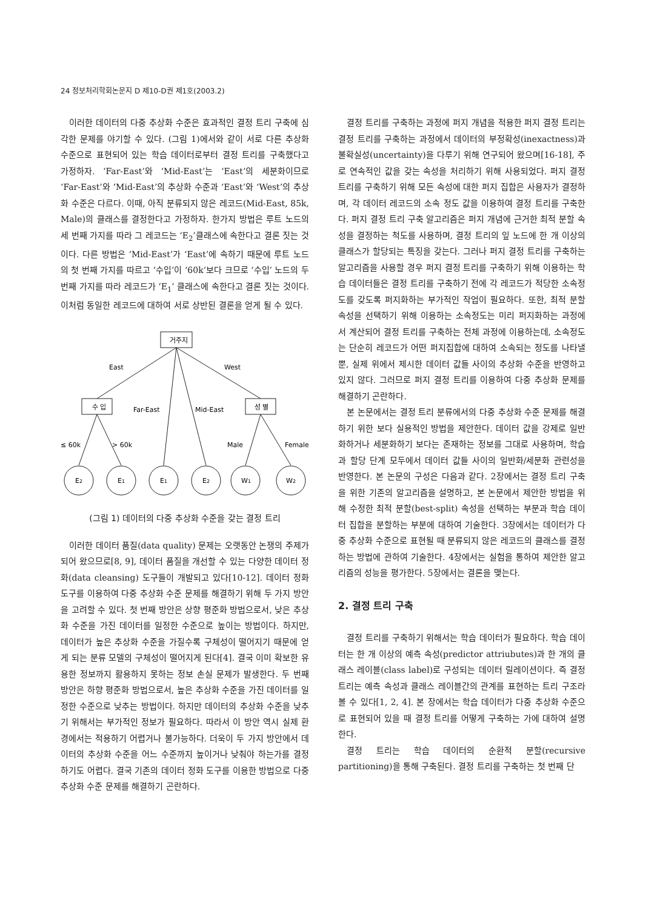24 정보처리학회논문지 D 제10-D권 제1호(2003.2)
이러한 데이터의 다중 추상화 수준은 효과적인 결정 트리 구축에 심각한 문제를 야기할 수 있다. (그림 1)에서와 같이 서로 다른 추상화 수준으로 표현되어 있는 학습 데이터로부터 결정 트리를 구축했다고 가정하자. ‘Far-East’와 ‘Mid-East’는 ‘East’의 세분화이므로 ‘Far-East’와 ‘Mid-East’의 추상화 수준과 ‘East’와 ‘West’의 추상화 수준은 다르다. 이때, 아직 분류되지 않은 레코드(Mid-East, 85k, Male)의 클래스를 결정한다고 가정하자. 한가지 방법은 루트 노드의 세 번째 가지를 따라 그 레코드는 ‘E<sub>2</sub>’클래스에 속한다고 결론 짓는 것이다. 다른 방법은 ‘Mid-East’가 ‘East’에 속하기 때문에 루트 노드의 첫 번째 가지를 따르고 ‘수입’이 ‘60k’보다 크므로 ‘수입’ 노드의 두 번째 가지를 따라 레코드가 ‘E<sub>1</sub>’ 클래스에 속한다고 결론 짓는 것이다. 이처럼 동일한 레코드에 대하여 서로 상반된 결론을 얻게 될 수 있다.
거주지
수 입
성 별
East
West
Far-East
Mid-East
≤ 60k
> 60k
Male
Female
E2
E1
E1
E2
W1
W2
(그림 1) 데이터의 다중 추상화 수준을 갖는 결정 트리
이러한 데이터 품질(data quality) 문제는 오랫동안 논쟁의 주제가 되어 왔으므로[8, 9], 데이터 품질을 개선할 수 있는 다양한 데이터 정화(data cleansing) 도구들이 개발되고 있다[10-12]. 데이터 정화 도구를 이용하여 다중 추상화 수준 문제를 해결하기 위해 두 가지 방안을 고려할 수 있다. 첫 번째 방안은 상향 평준화 방법으로서, 낮은 추상화 수준을 가진 데이터를 일정한 수준으로 높이는 방법이다. 하지만, 데이터가 높은 추상화 수준을 가질수록 구체성이 떨어지기 때문에 얻게 되는 분류 모델의 구체성이 떨어지게 된다[4]. 결국 이미 확보한 유용한 정보까지 활용하지 못하는 정보 손실 문제가 발생한다. 두 번째 방안은 하향 평준화 방법으로서, 높은 추상화 수준을 가진 데이터를 일정한 수준으로 낮추는 방법이다. 하지만 데이터의 추상화 수준을 낮추기 위해서는 부가적인 정보가 필요하다. 따라서 이 방안 역시 실제 환경에서는 적용하기 어렵거나 불가능하다. 더욱이 두 가지 방안에서 데이터의 추상화 수준을 어느 수준까지 높이거나 낮춰야 하는가를 결정하기도 어렵다. 결국 기존의 데이터 정화 도구를 이용한 방법으로 다중 추상화 수준 문제를 해결하기 곤란하다.
결정 트리를 구축하는 과정에 퍼지 개념을 적용한 퍼지 결정 트리는 결정 트리를 구축하는 과정에서 데이터의 부정확성(inexactness)과 불확실성(uncertainty)을 다루기 위해 연구되어 왔으며[16-18], 주로 연속적인 값을 갖는 속성을 처리하기 위해 사용되었다. 퍼지 결정 트리를 구축하기 위해 모든 속성에 대한 퍼지 집합은 사용자가 결정하며, 각 데이터 레코드의 소속 정도 값을 이용하여 결정 트리를 구축한다. 퍼지 결정 트리 구축 알고리즘은 퍼지 개념에 근거한 최적 분할 속성을 결정하는 척도를 사용하며, 결정 트리의 잎 노드에 한 개 이상의 클래스가 할당되는 특징을 갖는다. 그러나 퍼지 결정 트리를 구축하는 알고리즘을 사용할 경우 퍼지 결정 트리를 구축하기 위해 이용하는 학습 데이터들은 결정 트리를 구축하기 전에 각 레코드가 적당한 소속정도를 갖도록 퍼지화하는 부가적인 작업이 필요하다. 또한, 최적 분할 속성을 선택하기 위해 이용하는 소속정도는 미리 퍼지화하는 과정에서 계산되어 결정 트리를 구축하는 전체 과정에 이용하는데, 소속정도는 단순히 레코드가 어떤 퍼지집합에 대하여 소속되는 정도를 나타낼 뿐, 실제 위에서 제시한 데이터 값들 사이의 추상화 수준을 반영하고 있지 않다. 그러므로 퍼지 결정 트리를 이용하여 다중 추상화 문제를 해결하기 곤란하다.
본 논문에서는 결정 트리 분류에서의 다중 추상화 수준 문제를 해결하기 위한 보다 실용적인 방법을 제안한다. 데이터 값을 강제로 일반화하거나 세분화하기 보다는 존재하는 정보를 그대로 사용하며, 학습과 할당 단계 모두에서 데이터 값들 사이의 일반화/세분화 관련성을 반영한다. 본 논문의 구성은 다음과 같다. 2장에서는 결정 트리 구축을 위한 기존의 알고리즘을 설명하고, 본 논문에서 제안한 방법을 위해 수정한 최적 분할(best-split) 속성을 선택하는 부분과 학습 데이터 집합을 분할하는 부분에 대하여 기술한다. 3장에서는 데이터가 다중 추상화 수준으로 표현될 때 분류되지 않은 레코드의 클래스를 결정하는 방법에 관하여 기술한다. 4장에서는 실험을 통하여 제안한 알고리즘의 성능을 평가한다. 5장에서는 결론을 맺는다.
2. 결정 트리 구축
결정 트리를 구축하기 위해서는 학습 데이터가 필요하다. 학습 데이터는 한 개 이상의 예측 속성(predictor attriubutes)과 한 개의 클래스 레이블(class label)로 구성되는 데이터 릴레이션이다. 즉 결정 트리는 예측 속성과 클래스 레이블간의 관계를 표현하는 트리 구조라 볼 수 있다[1, 2, 4]. 본 장에서는 학습 데이터가 다중 추상화 수준으로 표현되어 있을 때 결정 트리를 어떻게 구축하는 가에 대하여 설명한다.
결정 트리는 학습 데이터의 순환적 분할(recursive partitioning)을 통해 구축된다. 결정 트리를 구축하는 첫 번째 단